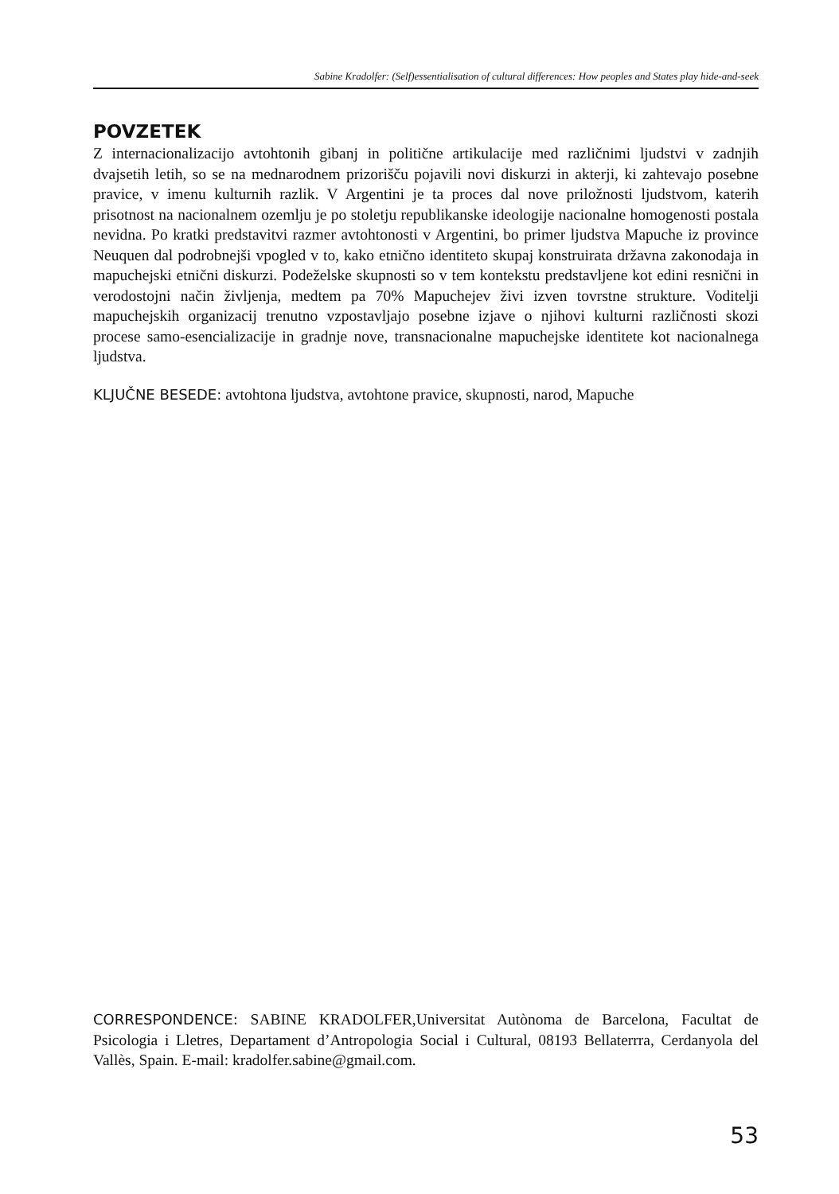Sabine Kradolfer: (Self)essentialisation of cultural differences: How peoples and States play hide-and-seek
POVZETEK
Z internacionalizacijo avtohtonih gibanj in politične artikulacije med različnimi ljudstvi v zadnjih dvajsetih letih, so se na mednarodnem prizorišču pojavili novi diskurzi in akterji, ki zahtevajo posebne pravice, v imenu kulturnih razlik. V Argentini je ta proces dal nove priložnosti ljudstvom, katerih prisotnost na nacionalnem ozemlju je po stoletju republikanske ideologije nacionalne homogenosti postala nevidna. Po kratki predstavitvi razmer avtohtonosti v Argentini, bo primer ljudstva Mapuche iz province Neuquen dal podrobnejši vpogled v to, kako etnično identiteto skupaj konstruirata državna zakonodaja in mapuchejski etnični diskurzi. Podeželske skupnosti so v tem kontekstu predstavljene kot edini resnični in verodostojni način življenja, medtem pa 70% Mapuchejev živi izven tovrstne strukture. Voditelji mapuchejskih organizacij trenutno vzpostavljajo posebne izjave o njihovi kulturni različnosti skozi procese samo-esencializacije in gradnje nove, transnacionalne mapuchejske identitete kot nacionalnega ljudstva.
KLJUČNE BESEDE: avtohtona ljudstva, avtohtone pravice, skupnosti, narod, Mapuche
CORRESPONDENCE: SABINE KRADOLFER,Universitat Autònoma de Barcelona, Facultat de Psicologia i Lletres, Departament d’Antropologia Social i Cultural, 08193 Bellaterrra, Cerdanyola del Vallès, Spain. E-mail: kradolfer.sabine@gmail.com.
53